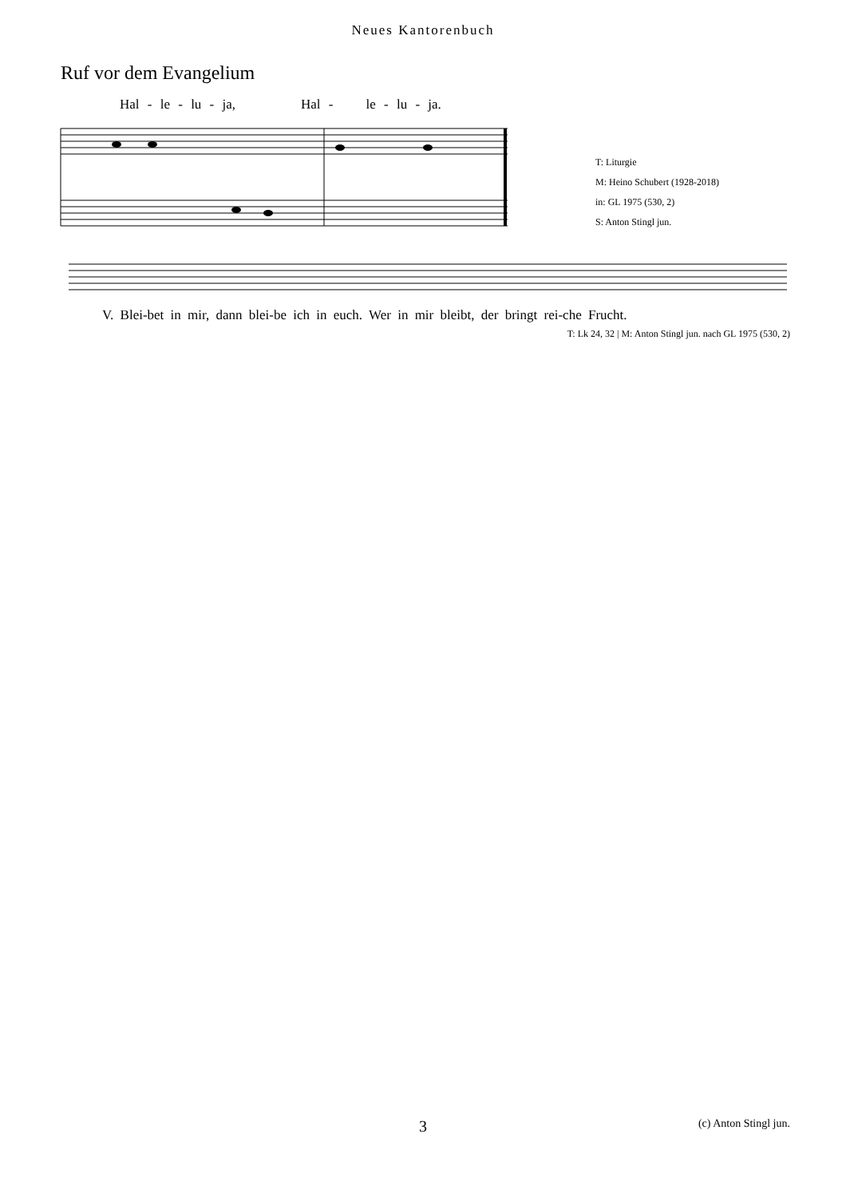Neues Kantorenbuch
Ruf vor dem Evangelium
Hal - le - lu - ja, Hal - le - lu - ja.
T: Liturgie
M: Heino Schubert (1928-2018)
in: GL 1975 (530, 2)
S: Anton Stingl jun.
V. Blei-bet in mir, dann blei-be ich in euch. Wer in mir bleibt, der bringt rei-che Frucht.
T: Lk 24, 32 | M: Anton Stingl jun. nach GL 1975 (530, 2)
3
(c) Anton Stingl jun.